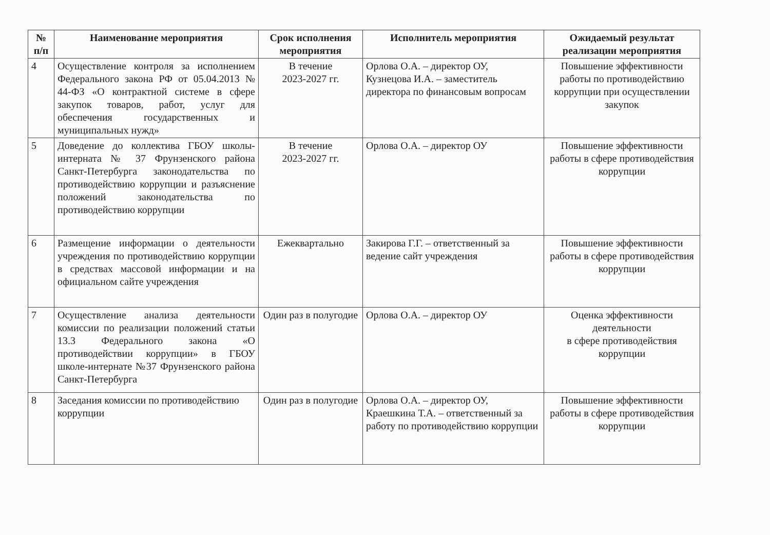| № п/п | Наименование мероприятия | Срок исполнения мероприятия | Исполнитель мероприятия | Ожидаемый результат реализации мероприятия |
| --- | --- | --- | --- | --- |
| 4 | Осуществление контроля за исполнением Федерального закона РФ от 05.04.2013 № 44-ФЗ «О контрактной системе в сфере закупок товаров, работ, услуг для обеспечения государственных и муниципальных нужд» | В течение 2023-2027 гг. | Орлова О.А. – директор ОУ, Кузнецова И.А. – заместитель директора по финансовым вопросам | Повышение эффективности работы по противодействию коррупции при осуществлении закупок |
| 5 | Доведение до коллектива ГБОУ школы-интерната № 37 Фрунзенского района Санкт-Петербурга законодательства по противодействию коррупции и разъяснение положений законодательства по противодействию коррупции | В течение 2023-2027 гг. | Орлова О.А. – директор ОУ | Повышение эффективности работы в сфере противодействия коррупции |
| 6 | Размещение информации о деятельности учреждения по противодействию коррупции в средствах массовой информации и на официальном сайте учреждения | Ежеквартально | Закирова Г.Г. – ответственный за ведение сайт учреждения | Повышение эффективности работы в сфере противодействия коррупции |
| 7 | Осуществление анализа деятельности комиссии по реализации положений статьи 13.3 Федерального закона «О противодействии коррупции» в ГБОУ школе-интернате №37 Фрунзенского района Санкт-Петербурга | Один раз в полугодие | Орлова О.А. – директор ОУ | Оценка эффективности деятельности в сфере противодействия коррупции |
| 8 | Заседания комиссии по противодействию коррупции | Один раз в полугодие | Орлова О.А. – директор ОУ, Краешкина Т.А. – ответственный за работу по противодействию коррупции | Повышение эффективности работы в сфере противодействия коррупции |